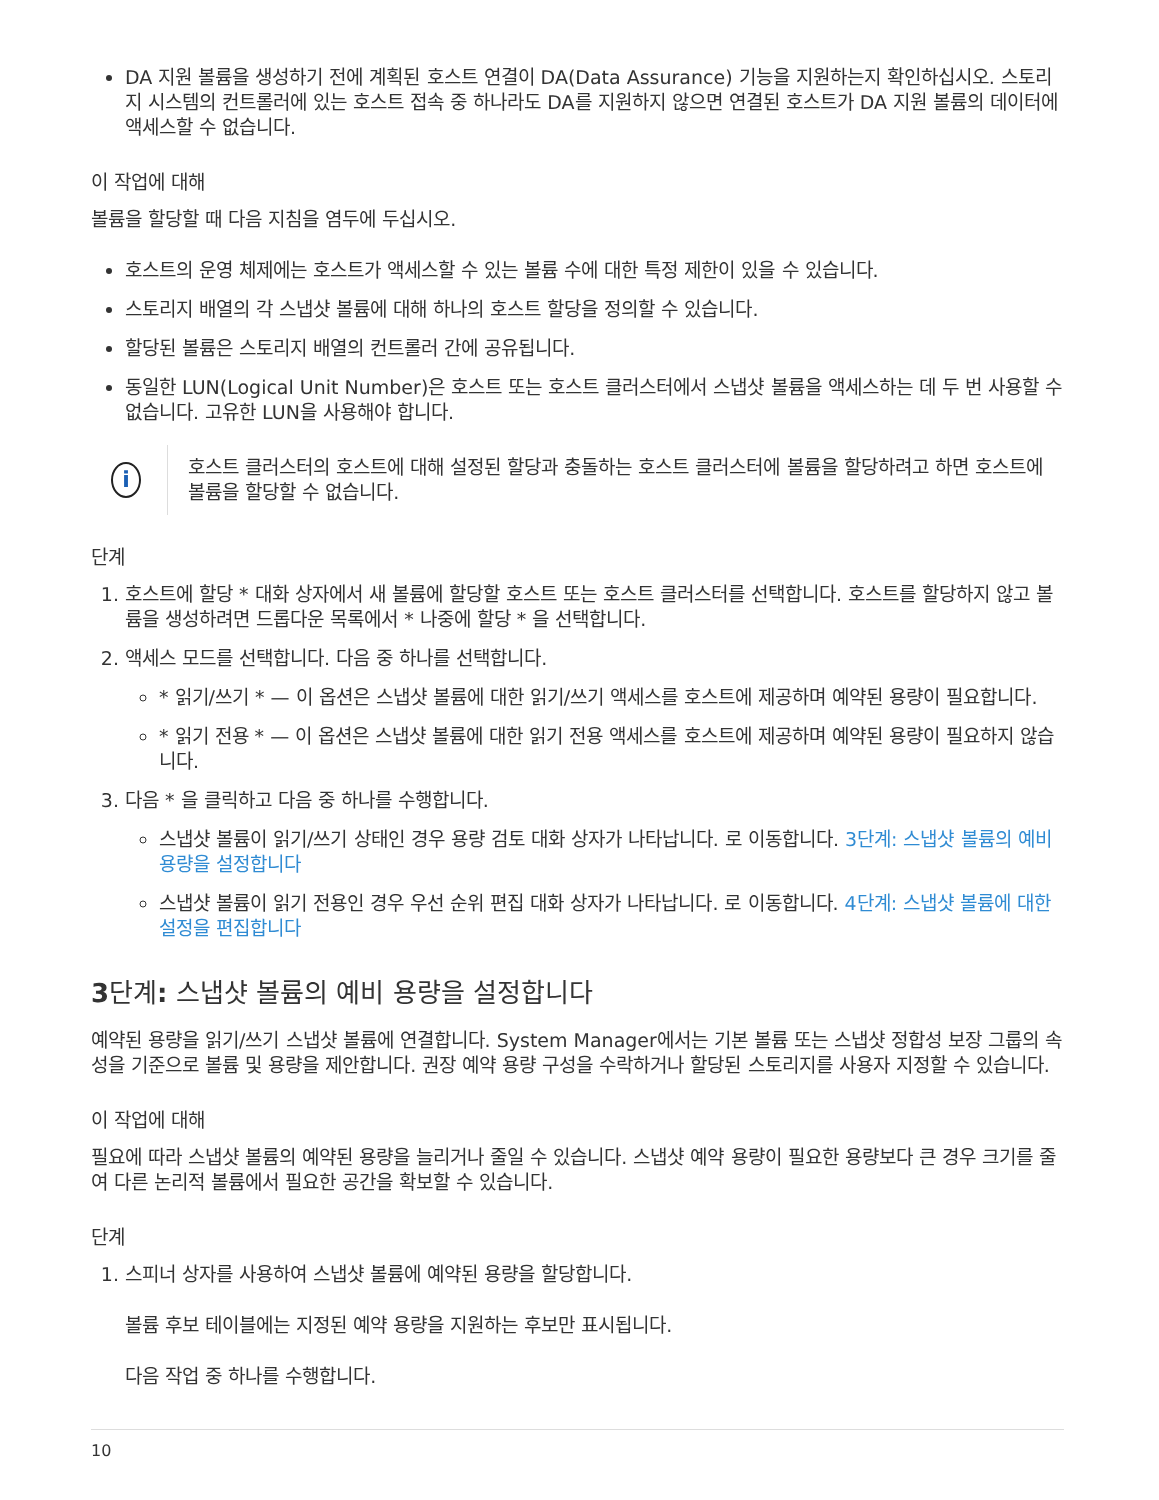DA 지원 볼륨을 생성하기 전에 계획된 호스트 연결이 DA(Data Assurance) 기능을 지원하는지 확인하십시오. 스토리지 시스템의 컨트롤러에 있는 호스트 접속 중 하나라도 DA를 지원하지 않으면 연결된 호스트가 DA 지원 볼륨의 데이터에 액세스할 수 없습니다.
이 작업에 대해
볼륨을 할당할 때 다음 지침을 염두에 두십시오.
호스트의 운영 체제에는 호스트가 액세스할 수 있는 볼륨 수에 대한 특정 제한이 있을 수 있습니다.
스토리지 배열의 각 스냅샷 볼륨에 대해 하나의 호스트 할당을 정의할 수 있습니다.
할당된 볼륨은 스토리지 배열의 컨트롤러 간에 공유됩니다.
동일한 LUN(Logical Unit Number)은 호스트 또는 호스트 클러스터에서 스냅샷 볼륨을 액세스하는 데 두 번 사용할 수 없습니다. 고유한 LUN을 사용해야 합니다.
i
호스트 클러스터의 호스트에 대해 설정된 할당과 충돌하는 호스트 클러스터에 볼륨을 할당하려고 하면 호스트에 볼륨을 할당할 수 없습니다.
단계
1. 호스트에 할당 * 대화 상자에서 새 볼륨에 할당할 호스트 또는 호스트 클러스터를 선택합니다. 호스트를 할당하지 않고 볼륨을 생성하려면 드롭다운 목록에서 * 나중에 할당 * 을 선택합니다.
2. 액세스 모드를 선택합니다. 다음 중 하나를 선택합니다.
* 읽기/쓰기 * — 이 옵션은 스냅샷 볼륨에 대한 읽기/쓰기 액세스를 호스트에 제공하며 예약된 용량이 필요합니다.
* 읽기 전용 * — 이 옵션은 스냅샷 볼륨에 대한 읽기 전용 액세스를 호스트에 제공하며 예약된 용량이 필요하지 않습니다.
3. 다음 * 을 클릭하고 다음 중 하나를 수행합니다.
스냅샷 볼륨이 읽기/쓰기 상태인 경우 용량 검토 대화 상자가 나타납니다. 로 이동합니다. 3단계: 스냅샷 볼륨의 예비 용량을 설정합니다
스냅샷 볼륨이 읽기 전용인 경우 우선 순위 편집 대화 상자가 나타납니다. 로 이동합니다. 4단계: 스냅샷 볼륨에 대한 설정을 편집합니다
3단계: 스냅샷 볼륨의 예비 용량을 설정합니다
예약된 용량을 읽기/쓰기 스냅샷 볼륨에 연결합니다. System Manager에서는 기본 볼륨 또는 스냅샷 정합성 보장 그룹의 속성을 기준으로 볼륨 및 용량을 제안합니다. 권장 예약 용량 구성을 수락하거나 할당된 스토리지를 사용자 지정할 수 있습니다.
이 작업에 대해
필요에 따라 스냅샷 볼륨의 예약된 용량을 늘리거나 줄일 수 있습니다. 스냅샷 예약 용량이 필요한 용량보다 큰 경우 크기를 줄여 다른 논리적 볼륨에서 필요한 공간을 확보할 수 있습니다.
단계
1. 스피너 상자를 사용하여 스냅샷 볼륨에 예약된 용량을 할당합니다.
볼륨 후보 테이블에는 지정된 예약 용량을 지원하는 후보만 표시됩니다.
다음 작업 중 하나를 수행합니다.
10